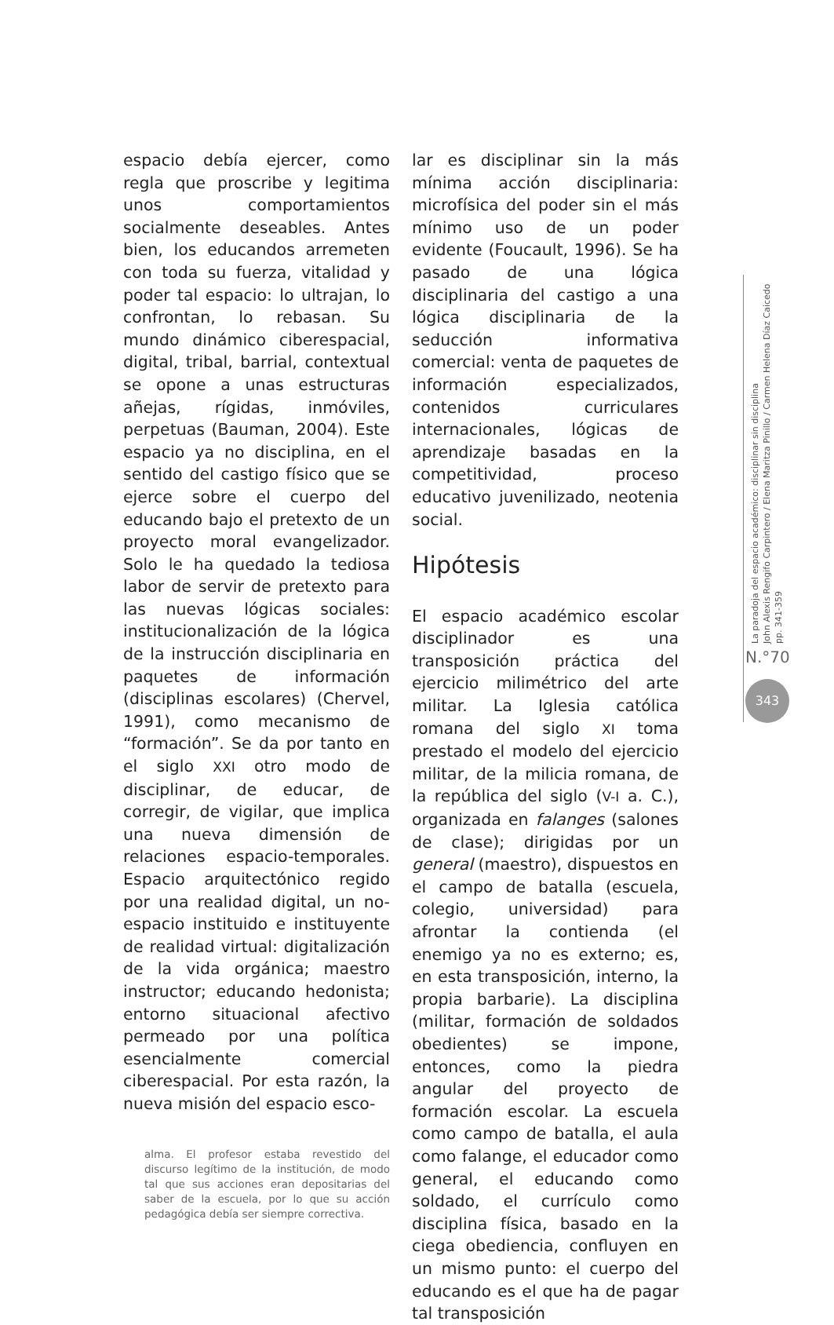espacio debía ejercer, como regla que proscribe y legitima unos comportamientos socialmente deseables. Antes bien, los educandos arremeten con toda su fuerza, vitalidad y poder tal espacio: lo ultrajan, lo confrontan, lo rebasan. Su mundo dinámico ciberespacial, digital, tribal, barrial, contextual se opone a unas estructuras añejas, rígidas, inmóviles, perpetuas (Bauman, 2004). Este espacio ya no disciplina, en el sentido del castigo físico que se ejerce sobre el cuerpo del educando bajo el pretexto de un proyecto moral evangelizador. Solo le ha quedado la tediosa labor de servir de pretexto para las nuevas lógicas sociales: institucionalización de la lógica de la instrucción disciplinaria en paquetes de información (disciplinas escolares) (Chervel, 1991), como mecanismo de “formación”. Se da por tanto en el siglo XXI otro modo de disciplinar, de educar, de corregir, de vigilar, que implica una nueva dimensión de relaciones espacio-temporales. Espacio arquitectónico regido por una realidad digital, un no-espacio instituido e instituyente de realidad virtual: digitalización de la vida orgánica; maestro instructor; educando hedonista; entorno situacional afectivo permeado por una política esencialmente comercial ciberespacial. Por esta razón, la nueva misión del espacio esco-
alma. El profesor estaba revestido del discurso legítimo de la institución, de modo tal que sus acciones eran depositarias del saber de la escuela, por lo que su acción pedagógica debía ser siempre correctiva.
lar es disciplinar sin la más mínima acción disciplinaria: microfísica del poder sin el más mínimo uso de un poder evidente (Foucault, 1996). Se ha pasado de una lógica disciplinaria del castigo a una lógica disciplinaria de la seducción informativa comercial: venta de paquetes de información especializados, contenidos curriculares internacionales, lógicas de aprendizaje basadas en la competitividad, proceso educativo juvenilizado, neotenia social.
Hipótesis
El espacio académico escolar disciplinador es una transposición práctica del ejercicio milimétrico del arte militar. La Iglesia católica romana del siglo XI toma prestado el modelo del ejercicio militar, de la milicia romana, de la república del siglo (V-I a. C.), organizada en falanges (salones de clase); dirigidas por un general (maestro), dispuestos en el campo de batalla (escuela, colegio, universidad) para afrontar la contienda (el enemigo ya no es externo; es, en esta transposición, interno, la propia barbarie). La disciplina (militar, formación de soldados obedientes) se impone, entonces, como la piedra angular del proyecto de formación escolar. La escuela como campo de batalla, el aula como falange, el educador como general, el educando como soldado, el currículo como disciplina física, basado en la ciega obediencia, confluyen en un mismo punto: el cuerpo del educando es el que ha de pagar tal transposición
La paradoja del espacio académico: disciplinar sin disciplina
John Alexis Rengifo Carpintero / Elena Maritza Pinillo / Carmen Helena Díaz Caicedo
pp. 341-359
N.°70
343